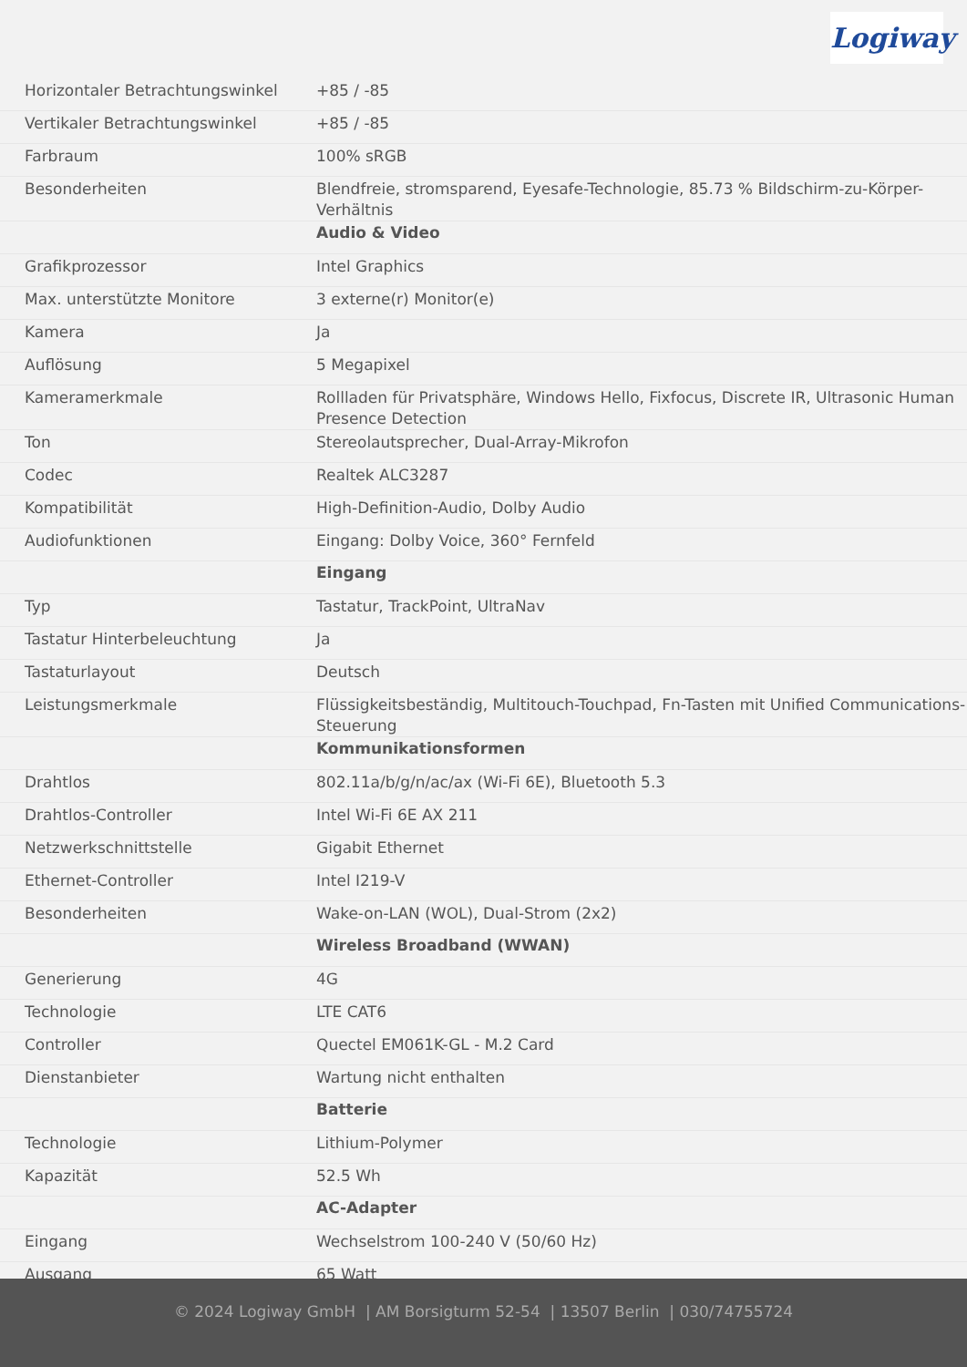Logiway
| Horizontaler Betrachtungswinkel | +85 / -85 |
| Vertikaler Betrachtungswinkel | +85 / -85 |
| Farbraum | 100% sRGB |
| Besonderheiten | Blendfreie, stromsparend, Eyesafe-Technologie, 85.73 % Bildschirm-zu-Körper-Verhältnis |
| | Audio & Video |
| Grafikprozessor | Intel Graphics |
| Max. unterstützte Monitore | 3 externe(r) Monitor(e) |
| Kamera | Ja |
| Auflösung | 5 Megapixel |
| Kameramerkmale | Rollladen für Privatsphäre, Windows Hello, Fixfocus, Discrete IR, Ultrasonic Human Presence Detection |
| Ton | Stereolautsprecher, Dual-Array-Mikrofon |
| Codec | Realtek ALC3287 |
| Kompatibilität | High-Definition-Audio, Dolby Audio |
| Audiofunktionen | Eingang: Dolby Voice, 360° Fernfeld |
| | Eingang |
| Typ | Tastatur, TrackPoint, UltraNav |
| Tastatur Hinterbeleuchtung | Ja |
| Tastaturlayout | Deutsch |
| Leistungsmerkmale | Flüssigkeitsbeständig, Multitouch-Touchpad, Fn-Tasten mit Unified Communications-Steuerung |
| | Kommunikationsformen |
| Drahtlos | 802.11a/b/g/n/ac/ax (Wi-Fi 6E), Bluetooth 5.3 |
| Drahtlos-Controller | Intel Wi-Fi 6E AX 211 |
| Netzwerkschnittstelle | Gigabit Ethernet |
| Ethernet-Controller | Intel I219-V |
| Besonderheiten | Wake-on-LAN (WOL), Dual-Strom (2x2) |
| | Wireless Broadband (WWAN) |
| Generierung | 4G |
| Technologie | LTE CAT6 |
| Controller | Quectel EM061K-GL - M.2 Card |
| Dienstanbieter | Wartung nicht enthalten |
| | Batterie |
| Technologie | Lithium-Polymer |
| Kapazität | 52.5 Wh |
| | AC-Adapter |
| Eingang | Wechselstrom 100-240 V (50/60 Hz) |
| Ausgang | 65 Watt |
© 2024 Logiway GmbH | AM Borsigturm 52-54 | 13507 Berlin | 030/74755724